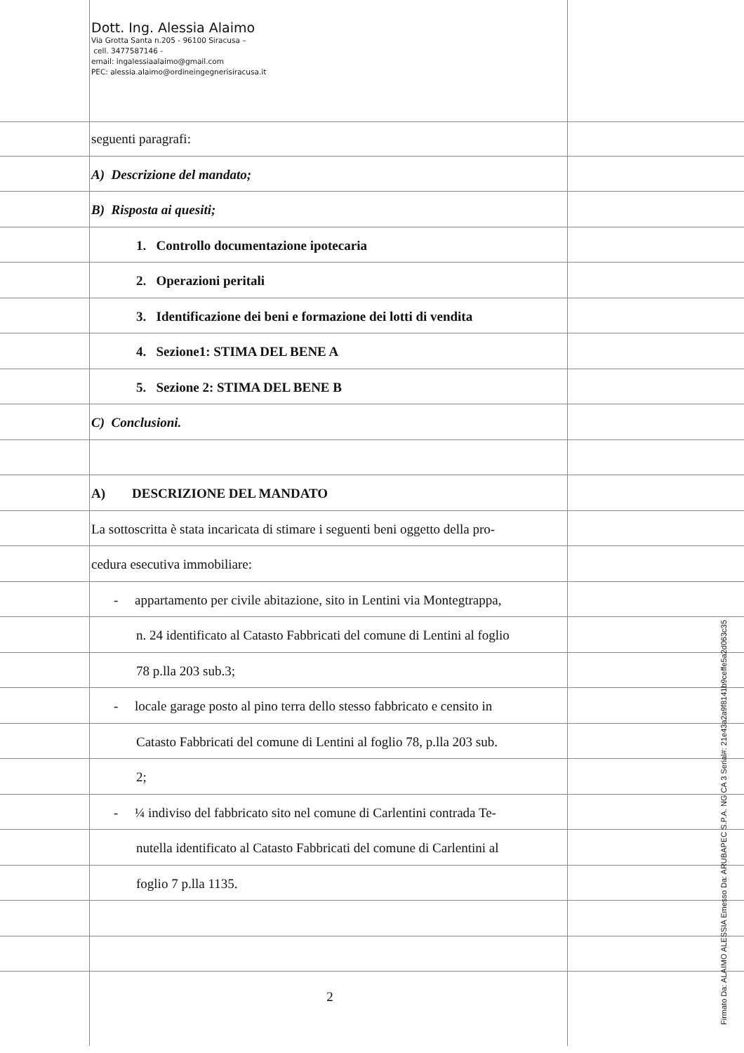Dott. Ing. Alessia Alaimo
Via Grotta Santa n.205 - 96100 Siracusa –
cell. 3477587146 -
email: ingalessiaalaimo@gmail.com
PEC: alessia.alaimo@ordineingegnerisiracusa.it
seguenti paragrafi:
A) Descrizione del mandato;
B) Risposta ai quesiti;
1. Controllo documentazione ipotecaria
2. Operazioni peritali
3. Identificazione dei beni e formazione dei lotti di vendita
4. Sezione1: STIMA DEL BENE A
5. Sezione 2: STIMA DEL BENE B
C) Conclusioni.
A) DESCRIZIONE DEL MANDATO
La sottoscritta è stata incaricata di stimare i seguenti beni oggetto della pro-
cedura esecutiva immobiliare:
- appartamento per civile abitazione, sito in Lentini via Montegtrappa,
n. 24 identificato al Catasto Fabbricati del comune di Lentini al foglio
78 p.lla 203 sub.3;
- locale garage posto al pino terra dello stesso fabbricato e censito in
Catasto Fabbricati del comune di Lentini al foglio 78, p.lla 203 sub.
2;
- ¼ indiviso del fabbricato sito nel comune di Carlentini contrada Te-
nutella identificato al Catasto Fabbricati del comune di Carlentini al
foglio 7 p.lla 1135.
2
Firmato Da: ALAIMO ALESSIA Emesso Da: ARUBAPEC S.P.A. NG CA 3 Serial#: 21e43a2a9f8141b9ceffe5a2d063c35